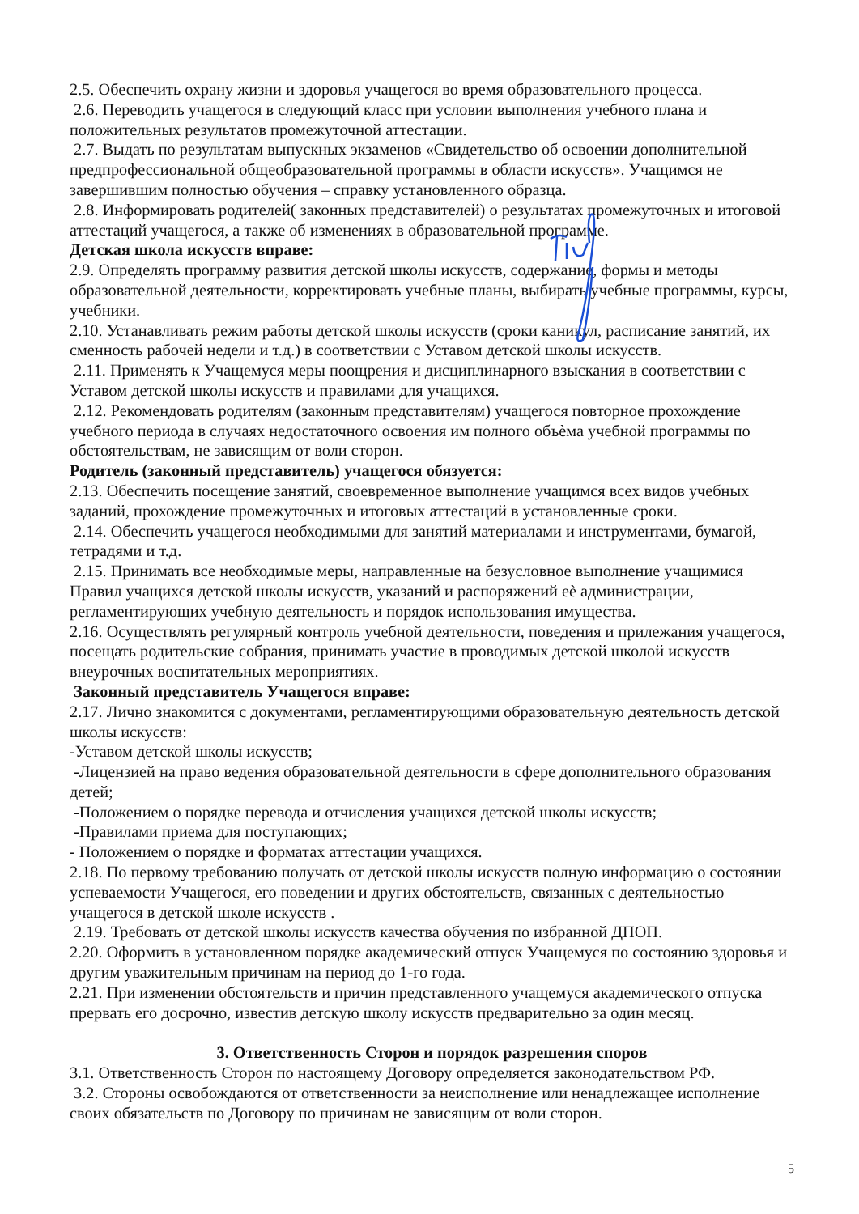2.5. Обеспечить охрану жизни и здоровья учащегося во время образовательного процесса.
2.6. Переводить учащегося в следующий класс при условии выполнения учебного плана и положительных результатов промежуточной аттестации.
2.7. Выдать по результатам выпускных экзаменов «Свидетельство об освоении дополнительной предпрофессиональной общеобразовательной программы в области искусств». Учащимся не завершившим полностью обучения – справку установленного образца.
2.8. Информировать родителей( законных представителей) о результатах промежуточных и итоговой аттестаций учащегося, а также об изменениях в образовательной программе.
Детская школа искусств вправе:
2.9. Определять программу развития детской школы искусств, содержание, формы и методы образовательной деятельности, корректировать учебные планы, выбирать учебные программы, курсы, учебники.
2.10. Устанавливать режим работы детской школы искусств (сроки каникул, расписание занятий, их сменность рабочей недели и т.д.) в соответствии с Уставом детской школы искусств.
2.11. Применять к Учащемуся меры поощрения и дисциплинарного взыскания в соответствии с Уставом детской школы искусств и правилами для учащихся.
2.12. Рекомендовать родителям (законным представителям) учащегося повторное прохождение учебного периода в случаях недостаточного освоения им полного объѐма учебной программы по обстоятельствам, не зависящим от воли сторон.
Родитель (законный представитель) учащегося обязуется:
2.13. Обеспечить посещение занятий, своевременное выполнение учащимся всех видов учебных заданий, прохождение промежуточных и итоговых аттестаций в установленные сроки.
2.14. Обеспечить учащегося необходимыми для занятий материалами и инструментами, бумагой, тетрадями и т.д.
2.15. Принимать все необходимые меры, направленные на безусловное выполнение учащимися Правил учащихся детской школы искусств, указаний и распоряжений еѐ администрации, регламентирующих учебную деятельность и порядок использования имущества.
2.16. Осуществлять регулярный контроль учебной деятельности, поведения и прилежания учащегося, посещать родительские собрания, принимать участие в проводимых детской школой искусств внеурочных воспитательных мероприятиях.
Законный представитель Учащегося вправе:
2.17. Лично знакомится с документами, регламентирующими образовательную деятельность детской школы искусств:
-Уставом детской школы искусств;
-Лицензией на право ведения образовательной деятельности в сфере дополнительного образования детей;
-Положением о порядке перевода и отчисления учащихся детской школы искусств;
-Правилами приема для поступающих;
- Положением о порядке и форматах аттестации учащихся.
2.18. По первому требованию получать от детской школы искусств полную информацию о состоянии успеваемости Учащегося, его поведении и других обстоятельств, связанных с деятельностью учащегося в детской школе искусств .
2.19. Требовать от детской школы искусств качества обучения по избранной ДПОП.
2.20. Оформить в установленном порядке академический отпуск Учащемуся по состоянию здоровья и другим уважительным причинам на период до 1-го года.
2.21. При изменении обстоятельств и причин представленного учащемуся академического отпуска прервать его досрочно, известив детскую школу искусств предварительно за один месяц.
3. Ответственность Сторон и порядок разрешения споров
3.1. Ответственность Сторон по настоящему Договору определяется законодательством РФ.
3.2. Стороны освобождаются от ответственности за неисполнение или ненадлежащее исполнение своих обязательств по Договору по причинам не зависящим от воли сторон.
5